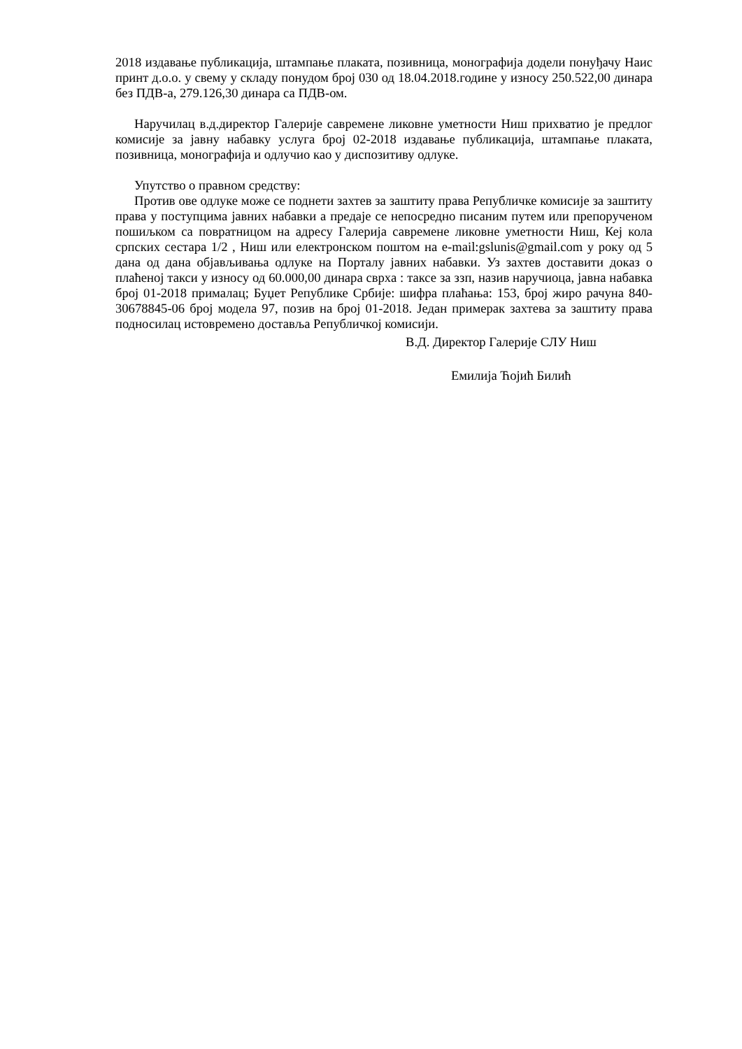2018 издавање публикација, штампање плаката, позивница, монографија додели понуђачу Наис принт д.о.о. у свему у складу понудом број 030 од 18.04.2018.године у износу 250.522,00 динара без ПДВ-а, 279.126,30 динара са ПДВ-ом.
Наручилац в.д.директор Галерије савремене ликовне уметности Ниш прихватио је предлог комисије за јавну набавку услуга број 02-2018 издавање публикација, штампање плаката, позивница, монографија и одлучио као у диспозитиву одлуке.
Упутство о правном средству:
Против ове одлуке може се поднети захтев за заштиту права Републичке комисије за заштиту права у поступцима јавних набавки а предаје се непосредно писаним путем или препорученом пошиљком са повратницом на адресу Галерија савремене ликовне уметности Ниш, Кеј кола српских сестара 1/2 , Ниш или електронском поштом на e-mail:gslunis@gmail.com у року од 5 дана од дана објављивања одлуке на Порталу јавних набавки. Уз захтев доставити доказ о плаћеној такси у износу од 60.000,00 динара сврха : таксе за ззп, назив наручиоца, јавна набавка број 01-2018 прималац; Буџет Републике Србије: шифра плаћања: 153, број жиро рачуна 840-30678845-06 број модела 97, позив на број 01-2018. Један примерак захтева за заштиту права подносилац истовремено доставља Републичкој комисији.
В.Д. Директор Галерије СЛУ Ниш
Емилија Ћојић Билић